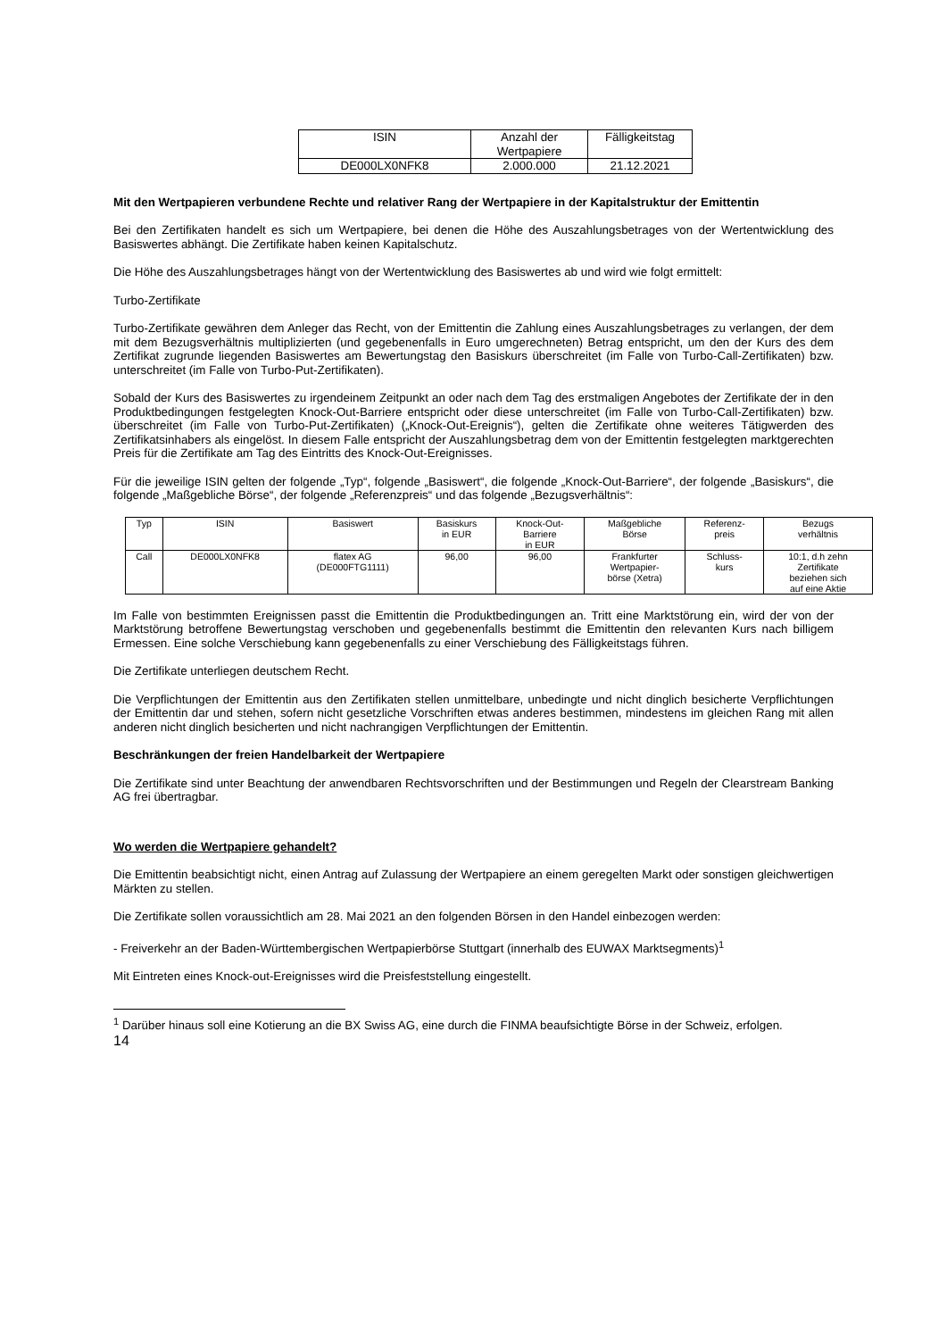| ISIN | Anzahl der Wertpapiere | Fälligkeitstag |
| --- | --- | --- |
| DE000LX0NFK8 | 2.000.000 | 21.12.2021 |
Mit den Wertpapieren verbundene Rechte und relativer Rang der Wertpapiere in der Kapitalstruktur der Emittentin
Bei den Zertifikaten handelt es sich um Wertpapiere, bei denen die Höhe des Auszahlungsbetrages von der Wertentwicklung des Basiswertes abhängt. Die Zertifikate haben keinen Kapitalschutz.
Die Höhe des Auszahlungsbetrages hängt von der Wertentwicklung des Basiswertes ab und wird wie folgt ermittelt:
Turbo-Zertifikate
Turbo-Zertifikate gewähren dem Anleger das Recht, von der Emittentin die Zahlung eines Auszahlungsbetrages zu verlangen, der dem mit dem Bezugsverhältnis multiplizierten (und gegebenenfalls in Euro umgerechneten) Betrag entspricht, um den der Kurs des dem Zertifikat zugrunde liegenden Basiswertes am Bewertungstag den Basiskurs überschreitet (im Falle von Turbo-Call-Zertifikaten) bzw. unterschreitet (im Falle von Turbo-Put-Zertifikaten).
Sobald der Kurs des Basiswertes zu irgendeinem Zeitpunkt an oder nach dem Tag des erstmaligen Angebotes der Zertifikate der in den Produktbedingungen festgelegten Knock-Out-Barriere entspricht oder diese unterschreitet (im Falle von Turbo-Call-Zertifikaten) bzw. überschreitet (im Falle von Turbo-Put-Zertifikaten) („Knock-Out-Ereignis“), gelten die Zertifikate ohne weiteres Tätigwerden des Zertifikatsinhabers als eingelöst. In diesem Falle entspricht der Auszahlungsbetrag dem von der Emittentin festgelegten marktgerechten Preis für die Zertifikate am Tag des Eintritts des Knock-Out-Ereignisses.
Für die jeweilige ISIN gelten der folgende „Typ“, folgende „Basiswert“, die folgende „Knock-Out-Barriere“, der folgende „Basiskurs“, die folgende „Maßgebliche Börse“, der folgende „Referenzpreis“ und das folgende „Bezugsverhältnis“:
| Typ | ISIN | Basiswert | Basiskurs in EUR | Knock-Out- Barriere in EUR | Maßgebliche Börse | Referenz- preis | Bezugs verhältnis |
| --- | --- | --- | --- | --- | --- | --- | --- |
| Call | DE000LX0NFK8 | flatex AG (DE000FTG1111) | 96,00 | 96,00 | Frankfurter Wertpapier- börse (Xetra) | Schluss- kurs | 10:1, d.h zehn Zertifikate beziehen sich auf eine Aktie |
Im Falle von bestimmten Ereignissen passt die Emittentin die Produktbedingungen an. Tritt eine Marktstörung ein, wird der von der Marktstörung betroffene Bewertungstag verschoben und gegebenenfalls bestimmt die Emittentin den relevanten Kurs nach billigem Ermessen. Eine solche Verschiebung kann gegebenenfalls zu einer Verschiebung des Fälligkeitstags führen.
Die Zertifikate unterliegen deutschem Recht.
Die Verpflichtungen der Emittentin aus den Zertifikaten stellen unmittelbare, unbedingte und nicht dinglich besicherte Verpflichtungen der Emittentin dar und stehen, sofern nicht gesetzliche Vorschriften etwas anderes bestimmen, mindestens im gleichen Rang mit allen anderen nicht dinglich besicherten und nicht nachrangigen Verpflichtungen der Emittentin.
Beschränkungen der freien Handelbarkeit der Wertpapiere
Die Zertifikate sind unter Beachtung der anwendbaren Rechtsvorschriften und der Bestimmungen und Regeln der Clearstream Banking AG frei übertragbar.
Wo werden die Wertpapiere gehandelt?
Die Emittentin beabsichtigt nicht, einen Antrag auf Zulassung der Wertpapiere an einem geregelten Markt oder sonstigen gleichwertigen Märkten zu stellen.
Die Zertifikate sollen voraussichtlich am 28. Mai 2021 an den folgenden Börsen in den Handel einbezogen werden:
- Freiverkehr an der Baden-Württembergischen Wertpapierbörse Stuttgart (innerhalb des EUWAX Marktsegments)<sup>1</sup>
Mit Eintreten eines Knock-out-Ereignisses wird die Preisfeststellung eingestellt.
<sup>1</sup> Darüber hinaus soll eine Kotierung an die BX Swiss AG, eine durch die FINMA beaufsichtigte Börse in der Schweiz, erfolgen.
14